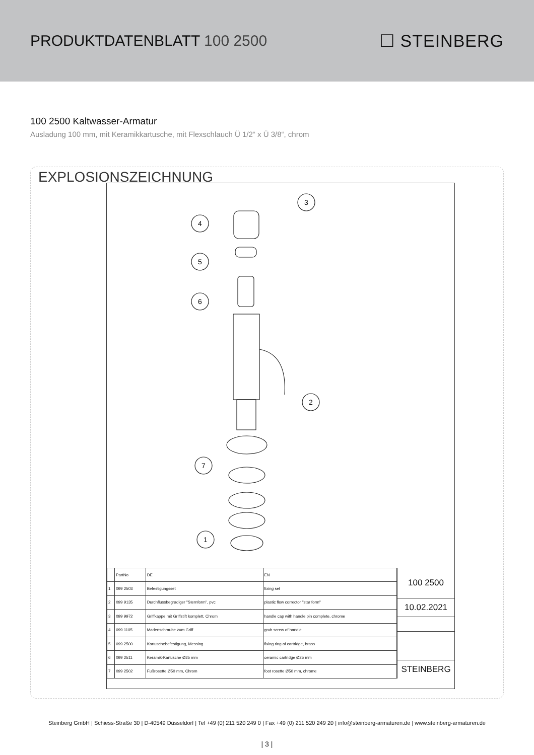PRODUKTDATENBLATT 100 2500 ☐ STEINBERG
100 2500 Kaltwasser-Armatur
Ausladung 100 mm, mit Keramikkartusche, mit Flexschlauch Ü 1/2“ x Ü 3/8“, chrom
EXPLOSIONSZEICHNUNG
3
4
5
6
2
7
1
| | PartNo | DE | EN |
| 1 | 099 2503 | Befestigungsset | fixing set |
| 2 | 099 9135 | Durchflussbegradiger "Sternform", pvc | plastic flow corrector "star form" |
| 3 | 099 9972 | Griffkappe mit Griffstift komplett, Chrom | handle cap with handle pin complete, chrome |
| 4 | 099 1105 | Madenschraube zum Griff | grub screw of handle |
| 5 | 099 2500 | Kartuschebefestigung, Messing | fixing ring of cartridge, brass |
| 6 | 099 2511 | Keramik-Kartusche Ø25 mm | ceramic cartridge Ø25 mm |
| 7 | 099 2502 | Fußrosette Ø50 mm, Chrom | foot rosette Ø50 mm, chrome |
100 2500
10.02.2021
STEINBERG
Steinberg GmbH | Schiess-Straße 30 | D-40549 Düsseldorf | Tel +49 (0) 211 520 249 0 | Fax +49 (0) 211 520 249 20 | info@steinberg-armaturen.de | www.steinberg-armaturen.de
| 3 |